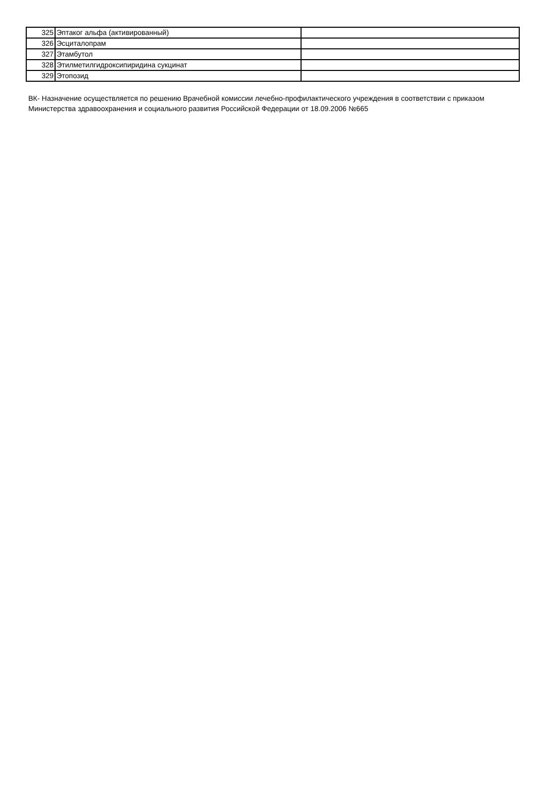| 325 | Эптаког альфа (активированный) | |
| 326 | Эсциталопрам | |
| 327 | Этамбутол | |
| 328 | Этилметилгидроксипиридина сукцинат | |
| 329 | Этопозид | |
ВК- Назначение осуществляется по решению Врачебной комиссии лечебно-профилактического учреждения в соответствии с приказом Министерства здравоохранения и социального развития Российской Федерации от 18.09.2006 №665